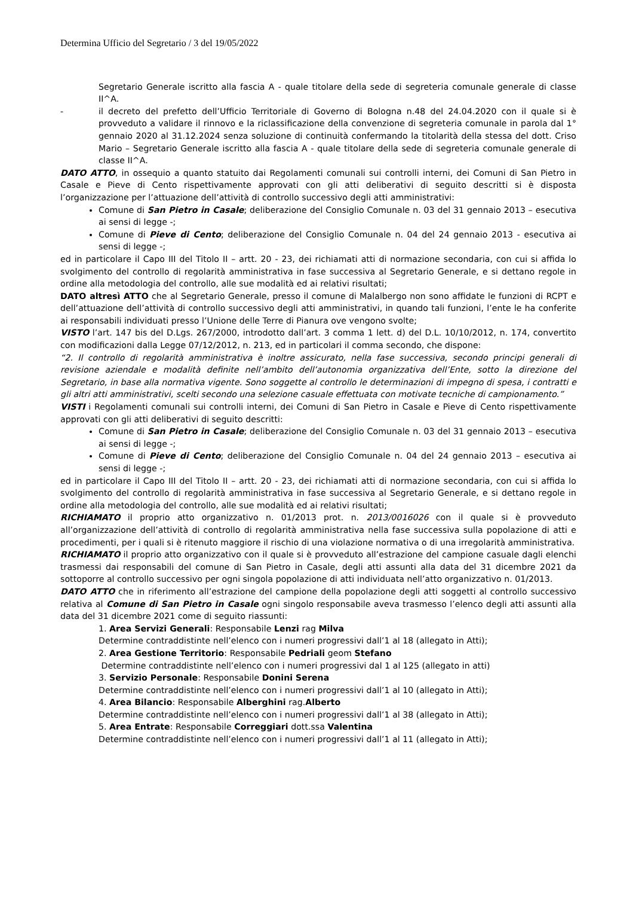Determina Ufficio del Segretario / 3 del 19/05/2022
Segretario Generale iscritto alla fascia A - quale titolare della sede di segreteria comunale generale di classe II^A.
- il decreto del prefetto dell’Ufficio Territoriale di Governo di Bologna n.48 del 24.04.2020 con il quale si è provveduto a validare il rinnovo e la riclassificazione della convenzione di segreteria comunale in parola dal 1° gennaio 2020 al 31.12.2024 senza soluzione di continuità confermando la titolarità della stessa del dott. Criso Mario – Segretario Generale iscritto alla fascia A - quale titolare della sede di segreteria comunale generale di classe II^A.
DATO ATTO, in ossequio a quanto statuito dai Regolamenti comunali sui controlli interni, dei Comuni di San Pietro in Casale e Pieve di Cento rispettivamente approvati con gli atti deliberativi di seguito descritti si è disposta l’organizzazione per l’attuazione dell’attività di controllo successivo degli atti amministrativi:
Comune di San Pietro in Casale; deliberazione del Consiglio Comunale n. 03 del 31 gennaio 2013 – esecutiva ai sensi di legge -;
Comune di Pieve di Cento; deliberazione del Consiglio Comunale n. 04 del 24 gennaio 2013 - esecutiva ai sensi di legge -;
ed in particolare il Capo III del Titolo II – artt. 20 - 23, dei richiamati atti di normazione secondaria, con cui si affida lo svolgimento del controllo di regolarità amministrativa in fase successiva al Segretario Generale, e si dettano regole in ordine alla metodologia del controllo, alle sue modalità ed ai relativi risultati;
DATO altresì ATTO che al Segretario Generale, presso il comune di Malalbergo non sono affidate le funzioni di RCPT e dell’attuazione dell’attività di controllo successivo degli atti amministrativi, in quando tali funzioni, l’ente le ha conferite ai responsabili individuati presso l’Unione delle Terre di Pianura ove vengono svolte;
VISTO l’art. 147 bis del D.Lgs. 267/2000, introdotto dall’art. 3 comma 1 lett. d) del D.L. 10/10/2012, n. 174, convertito con modificazioni dalla Legge 07/12/2012, n. 213, ed in particolari il comma secondo, che dispone:
“2. Il controllo di regolarità amministrativa è inoltre assicurato, nella fase successiva, secondo principi generali di revisione aziendale e modalità definite nell’ambito dell’autonomia organizzativa dell’Ente, sotto la direzione del Segretario, in base alla normativa vigente. Sono soggette al controllo le determinazioni di impegno di spesa, i contratti e gli altri atti amministrativi, scelti secondo una selezione casuale effettuata con motivate tecniche di campionamento.”
VISTI i Regolamenti comunali sui controlli interni, dei Comuni di San Pietro in Casale e Pieve di Cento rispettivamente approvati con gli atti deliberativi di seguito descritti:
Comune di San Pietro in Casale; deliberazione del Consiglio Comunale n. 03 del 31 gennaio 2013 – esecutiva ai sensi di legge -;
Comune di Pieve di Cento; deliberazione del Consiglio Comunale n. 04 del 24 gennaio 2013 – esecutiva ai sensi di legge -;
ed in particolare il Capo III del Titolo II – artt. 20 - 23, dei richiamati atti di normazione secondaria, con cui si affida lo svolgimento del controllo di regolarità amministrativa in fase successiva al Segretario Generale, e si dettano regole in ordine alla metodologia del controllo, alle sue modalità ed ai relativi risultati;
RICHIAMATO il proprio atto organizzativo n. 01/2013 prot. n. 2013/0016026 con il quale si è provveduto all’organizzazione dell’attività di controllo di regolarità amministrativa nella fase successiva sulla popolazione di atti e procedimenti, per i quali si è ritenuto maggiore il rischio di una violazione normativa o di una irregolarità amministrativa.
RICHIAMATO il proprio atto organizzativo con il quale si è provveduto all’estrazione del campione casuale dagli elenchi trasmessi dai responsabili del comune di San Pietro in Casale, degli atti assunti alla data del 31 dicembre 2021 da sottoporre al controllo successivo per ogni singola popolazione di atti individuata nell’atto organizzativo n. 01/2013.
DATO ATTO che in riferimento all’estrazione del campione della popolazione degli atti soggetti al controllo successivo relativa al Comune di San Pietro in Casale ogni singolo responsabile aveva trasmesso l’elenco degli atti assunti alla data del 31 dicembre 2021 come di seguito riassunti:
1. Area Servizi Generali: Responsabile Lenzi rag Milva
Determine contraddistinte nell’elenco con i numeri progressivi dall’1 al 18 (allegato in Atti);
2. Area Gestione Territorio: Responsabile Pedriali geom Stefano
Determine contraddistinte nell’elenco con i numeri progressivi dal 1 al 125 (allegato in atti)
3. Servizio Personale: Responsabile Donini Serena
Determine contraddistinte nell’elenco con i numeri progressivi dall’1 al 10 (allegato in Atti);
4. Area Bilancio: Responsabile Alberghini rag.Alberto
Determine contraddistinte nell’elenco con i numeri progressivi dall’1 al 38 (allegato in Atti);
5. Area Entrate: Responsabile Correggiari dott.ssa Valentina
Determine contraddistinte nell’elenco con i numeri progressivi dall’1 al 11 (allegato in Atti);